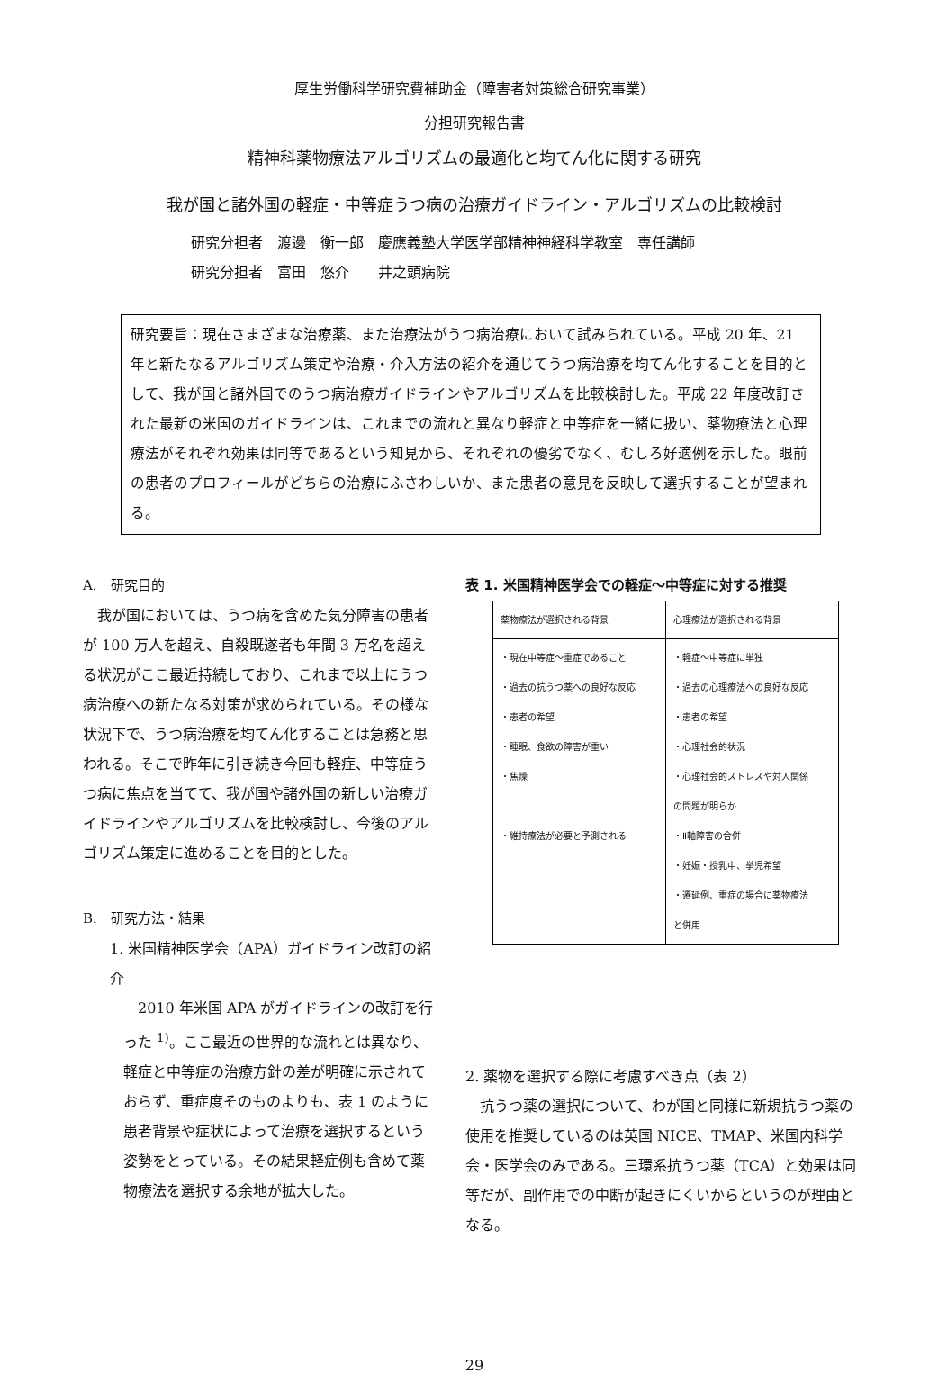厚生労働科学研究費補助金（障害者対策総合研究事業）
分担研究報告書
精神科薬物療法アルゴリズムの最適化と均てん化に関する研究
我が国と諸外国の軽症・中等症うつ病の治療ガイドライン・アルゴリズムの比較検討
研究分担者　渡邊　衡一郎　慶應義塾大学医学部精神神経科学教室　専任講師
研究分担者　富田　悠介　　井之頭病院
研究要旨：現在さまざまな治療薬、また治療法がうつ病治療において試みられている。平成 20 年、21 年と新たなるアルゴリズム策定や治療・介入方法の紹介を通じてうつ病治療を均てん化することを目的として、我が国と諸外国でのうつ病治療ガイドラインやアルゴリズムを比較検討した。平成 22 年度改訂された最新の米国のガイドラインは、これまでの流れと異なり軽症と中等症を一緒に扱い、薬物療法と心理療法がそれぞれ効果は同等であるという知見から、それぞれの優劣でなく、むしろ好適例を示した。眼前の患者のプロフィールがどちらの治療にふさわしいか、また患者の意見を反映して選択することが望まれる。
A.　研究目的
　我が国においては、うつ病を含めた気分障害の患者が 100 万人を超え、自殺既遂者も年間 3 万名を超える状況がここ最近持続しており、これまで以上にうつ病治療への新たなる対策が求められている。その様な状況下で、うつ病治療を均てん化することは急務と思われる。そこで昨年に引き続き今回も軽症、中等症うつ病に焦点を当てて、我が国や諸外国の新しい治療ガイドラインやアルゴリズムを比較検討し、今後のアルゴリズム策定に進めることを目的とした。
B.　研究方法・結果
1. 米国精神医学会（APA）ガイドライン改訂の紹介
　2010 年米国 APA がガイドラインの改訂を行った <sup>1)</sup>。ここ最近の世界的な流れとは異なり、軽症と中等症の治療方針の差が明確に示されておらず、重症度そのものよりも、表 1 のように患者背景や症状によって治療を選択するという姿勢をとっている。その結果軽症例も含めて薬物療法を選択する余地が拡大した。
表 1. 米国精神医学会での軽症～中等症に対する推奨
| 薬物療法が選択される背景 | 心理療法が選択される背景 |
| --- | --- |
| ・現在中等症～重症であること ・過去の抗うつ薬への良好な反応 ・患者の希望 ・睡眠、食欲の障害が重い ・焦燥 ・維持療法が必要と予測される | ・軽症～中等症に単独 ・過去の心理療法への良好な反応 ・患者の希望 ・心理社会的状況 ・心理社会的ストレスや対人関係 の問題が明らか ・Ⅱ軸障害の合併 ・妊娠・授乳中、挙児希望 ・遷延例、重症の場合に薬物療法 と併用 |
2. 薬物を選択する際に考慮すべき点（表 2）
　抗うつ薬の選択について、わが国と同様に新規抗うつ薬の使用を推奨しているのは英国 NICE、TMAP、米国内科学会・医学会のみである。三環系抗うつ薬（TCA）と効果は同等だが、副作用での中断が起きにくいからというのが理由となる。
29